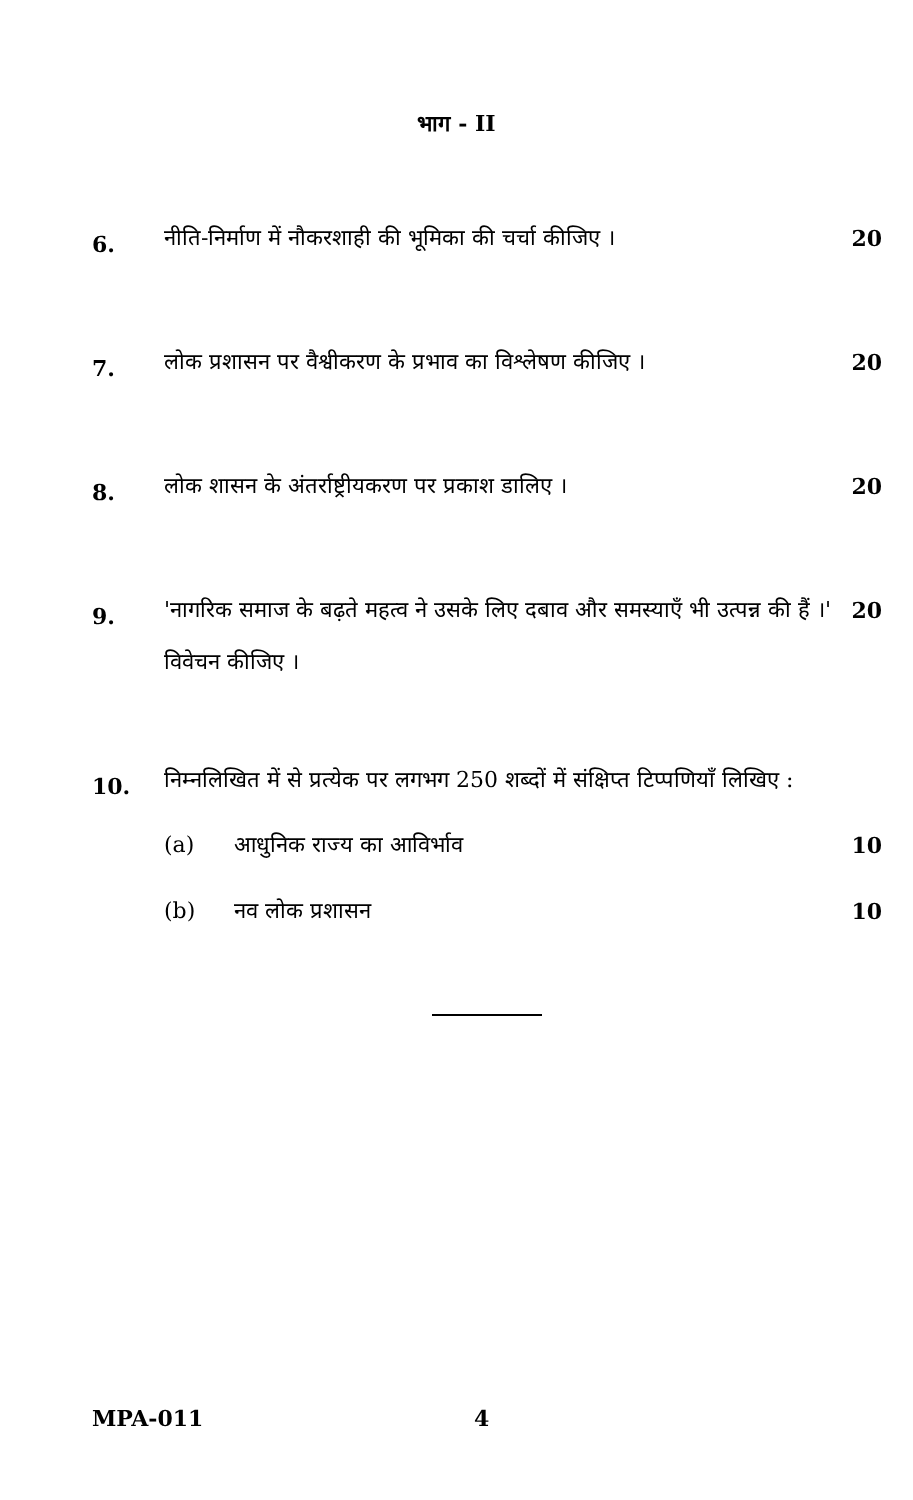भाग - II
6.
नीति-निर्माण में नौकरशाही की भूमिका की चर्चा कीजिए ।
20
7.
लोक प्रशासन पर वैश्वीकरण के प्रभाव का विश्लेषण कीजिए ।
20
8.
लोक शासन के अंतर्राष्ट्रीयकरण पर प्रकाश डालिए ।
20
9.
'नागरिक समाज के बढ़ते महत्व ने उसके लिए दबाव और समस्याएँ भी उत्पन्न की हैं ।' विवेचन कीजिए ।
20
10.
निम्नलिखित में से प्रत्येक पर लगभग 250 शब्दों में संक्षिप्त टिप्पणियाँ लिखिए :
(a) आधुनिक राज्य का आविर्भाव 10
(b) नव लोक प्रशासन 10
MPA-011 4